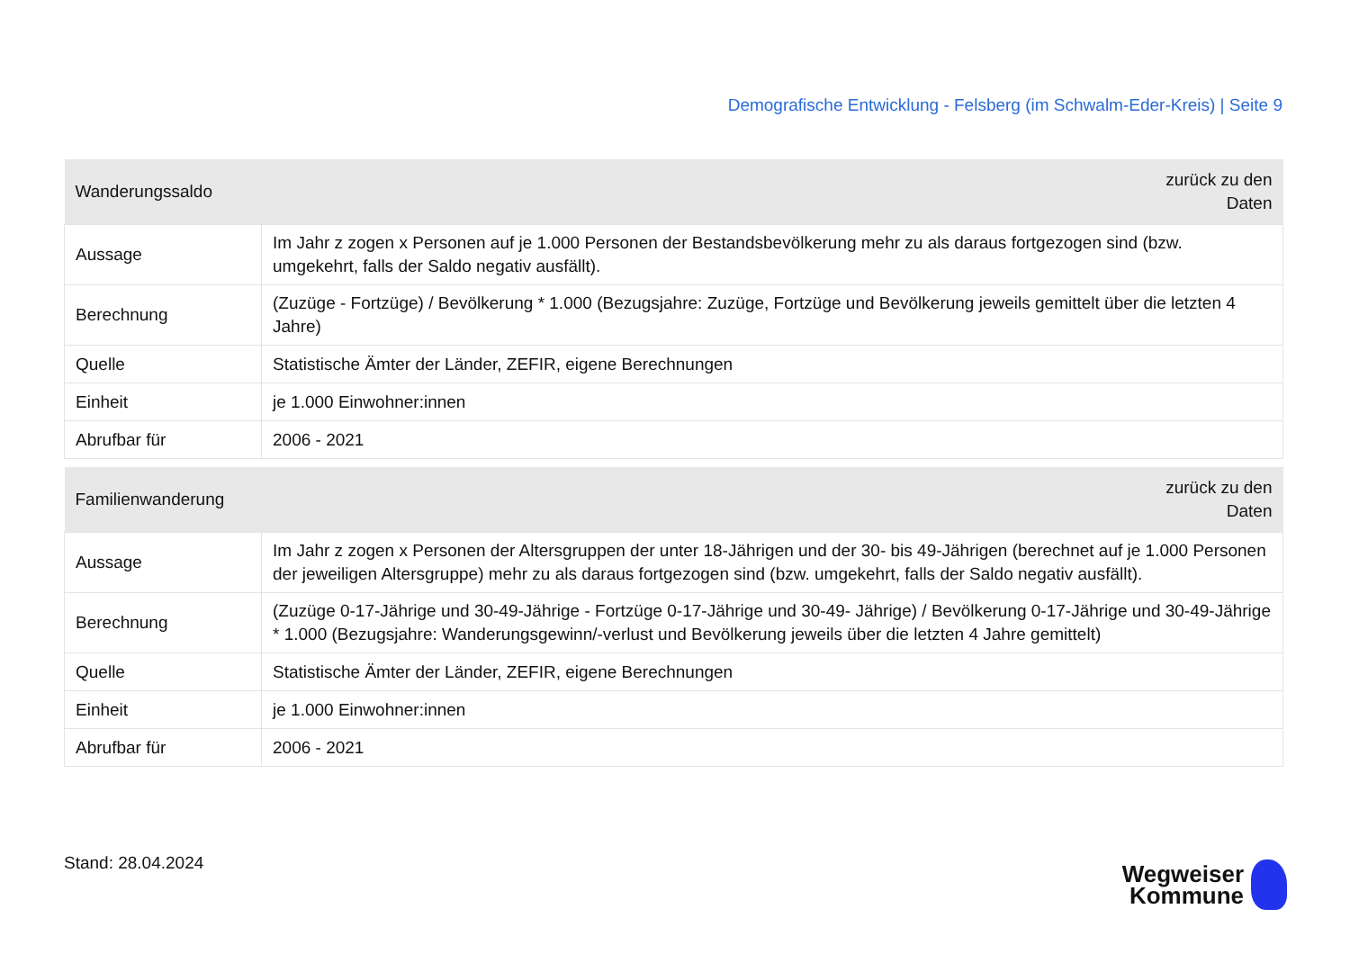Demografische Entwicklung - Felsberg (im Schwalm-Eder-Kreis) | Seite 9
| Wanderungssaldo | zurück zu den Daten |
| --- | --- |
| Aussage | Im Jahr z zogen x Personen auf je 1.000 Personen der Bestandsbevölkerung mehr zu als daraus fortgezogen sind (bzw. umgekehrt, falls der Saldo negativ ausfällt). |
| Berechnung | (Zuzüge - Fortzüge) / Bevölkerung * 1.000 (Bezugsjahre: Zuzüge, Fortzüge und Bevölkerung jeweils gemittelt über die letzten 4 Jahre) |
| Quelle | Statistische Ämter der Länder, ZEFIR, eigene Berechnungen |
| Einheit | je 1.000 Einwohner:innen |
| Abrufbar für | 2006 - 2021 |
| Familienwanderung | zurück zu den Daten |
| --- | --- |
| Aussage | Im Jahr z zogen x Personen der Altersgruppen der unter 18-Jährigen und der 30- bis 49-Jährigen (berechnet auf je 1.000 Personen der jeweiligen Altersgruppe) mehr zu als daraus fortgezogen sind (bzw. umgekehrt, falls der Saldo negativ ausfällt). |
| Berechnung | (Zuzüge 0-17-Jährige und 30-49-Jährige - Fortzüge 0-17-Jährige und 30-49- Jährige) / Bevölkerung 0-17-Jährige und 30-49-Jährige * 1.000 (Bezugsjahre: Wanderungsgewinn/-verlust und Bevölkerung jeweils über die letzten 4 Jahre gemittelt) |
| Quelle | Statistische Ämter der Länder, ZEFIR, eigene Berechnungen |
| Einheit | je 1.000 Einwohner:innen |
| Abrufbar für | 2006 - 2021 |
Stand: 28.04.2024
Wegweiser
Kommune